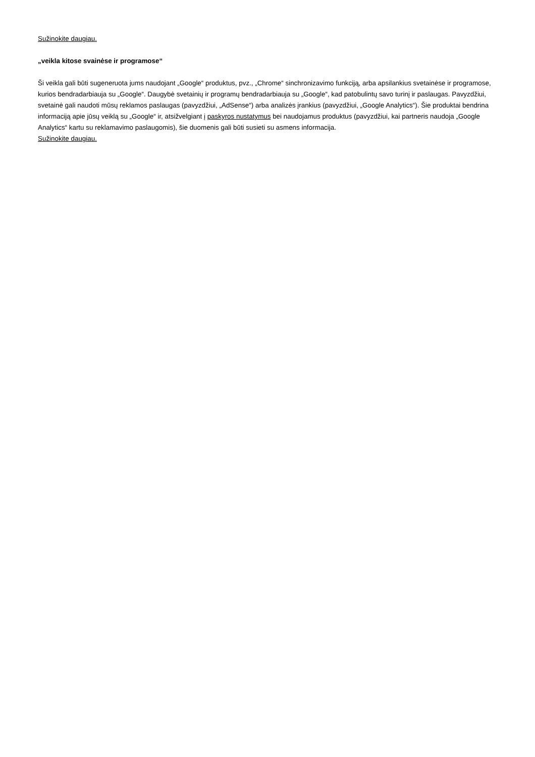Sužinokite daugiau.
„veikla kitose svainėse ir programose“
Ši veikla gali būti sugeneruota jums naudojant „Google“ produktus, pvz., „Chrome“ sinchronizavimo funkciją, arba apsilankius svetainėse ir programose, kurios bendradarbiauja su „Google“. Daugybė svetainių ir programų bendradarbiauja su „Google“, kad patobulintų savo turinį ir paslaugas. Pavyzdžiui, svetainė gali naudoti mūsų reklamos paslaugas (pavyzdžiui, „AdSense“) arba analizės įrankius (pavyzdžiui, „Google Analytics“). Šie produktai bendrina informaciją apie jūsų veiklą su „Google“ ir, atsižvelgiant į paskyros nustatymus bei naudojamus produktus (pavyzdžiui, kai partneris naudoja „Google Analytics“ kartu su reklamavimo paslaugomis), šie duomenis gali būti susieti su asmens informacija.
Sužinokite daugiau.